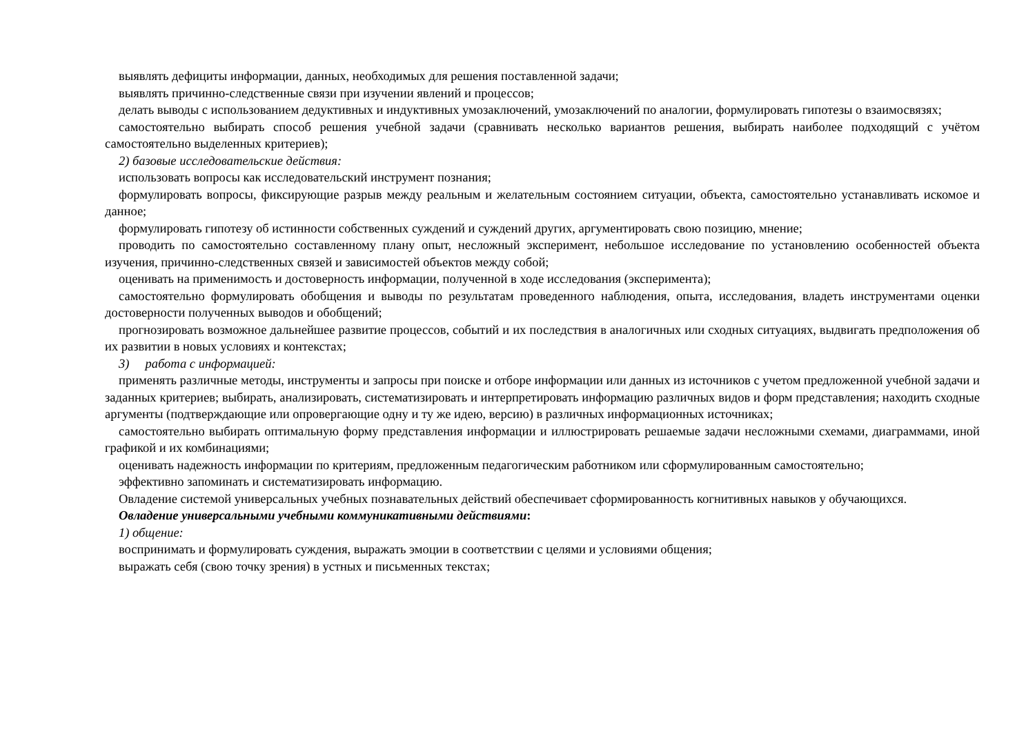выявлять дефициты информации, данных, необходимых для решения поставленной задачи;
выявлять причинно-следственные связи при изучении явлений и процессов;
делать выводы с использованием дедуктивных и индуктивных умозаключений, умозаключений по аналогии, формулировать гипотезы о взаимосвязях;
самостоятельно выбирать способ решения учебной задачи (сравнивать несколько вариантов решения, выбирать наиболее подходящий с учётом самостоятельно выделенных критериев);
2) базовые исследовательские действия:
использовать вопросы как исследовательский инструмент познания;
формулировать вопросы, фиксирующие разрыв между реальным и желательным состоянием ситуации, объекта, самостоятельно устанавливать искомое и данное;
формулировать гипотезу об истинности собственных суждений и суждений других, аргументировать свою позицию, мнение;
проводить по самостоятельно составленному плану опыт, несложный эксперимент, небольшое исследование по установлению особенностей объекта изучения, причинно-следственных связей и зависимостей объектов между собой;
оценивать на применимость и достоверность информации, полученной в ходе исследования (эксперимента);
самостоятельно формулировать обобщения и выводы по результатам проведенного наблюдения, опыта, исследования, владеть инструментами оценки достоверности полученных выводов и обобщений;
прогнозировать возможное дальнейшее развитие процессов, событий и их последствия в аналогичных или сходных ситуациях, выдвигать предположения об их развитии в новых условиях и контекстах;
3) работа с информацией:
применять различные методы, инструменты и запросы при поиске и отборе информации или данных из источников с учетом предложенной учебной задачи и заданных критериев; выбирать, анализировать, систематизировать и интерпретировать информацию различных видов и форм представления; находить сходные аргументы (подтверждающие или опровергающие одну и ту же идею, версию) в различных информационных источниках;
самостоятельно выбирать оптимальную форму представления информации и иллюстрировать решаемые задачи несложными схемами, диаграммами, иной графикой и их комбинациями;
оценивать надежность информации по критериям, предложенным педагогическим работником или сформулированным самостоятельно;
эффективно запоминать и систематизировать информацию.
Овладение системой универсальных учебных познавательных действий обеспечивает сформированность когнитивных навыков у обучающихся.
Овладение универсальными учебными коммуникативными действиями:
1) общение:
воспринимать и формулировать суждения, выражать эмоции в соответствии с целями и условиями общения;
выражать себя (свою точку зрения) в устных и письменных текстах;